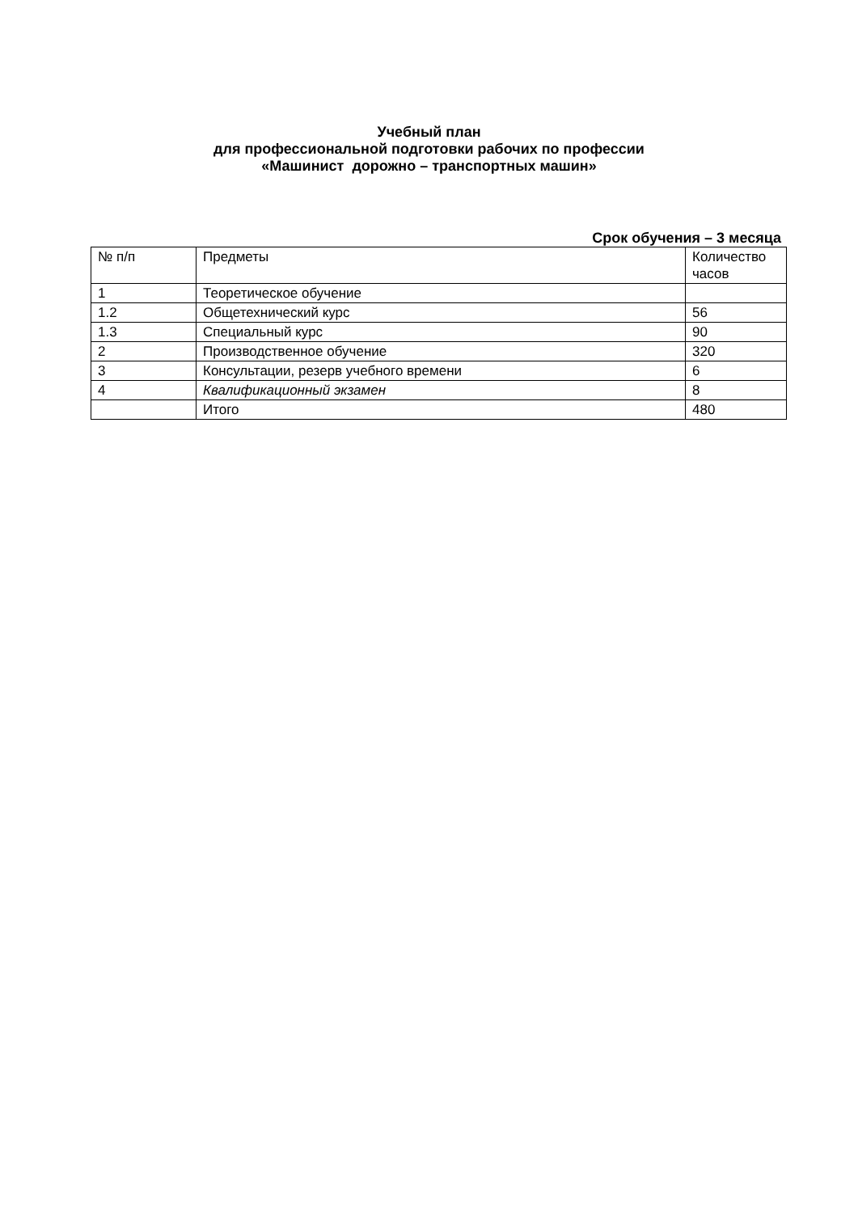Учебный план
для профессиональной подготовки рабочих по профессии
«Машинист дорожно – транспортных машин»
Срок обучения – 3 месяца
| № п/п | Предметы | Количество часов |
| --- | --- | --- |
| 1 | Теоретическое обучение | |
| 1.2 | Общетехнический курс | 56 |
| 1.3 | Специальный курс | 90 |
| 2 | Производственное обучение | 320 |
| 3 | Консультации, резерв учебного времени | 6 |
| 4 | Квалификационный экзамен | 8 |
| | Итого | 480 |